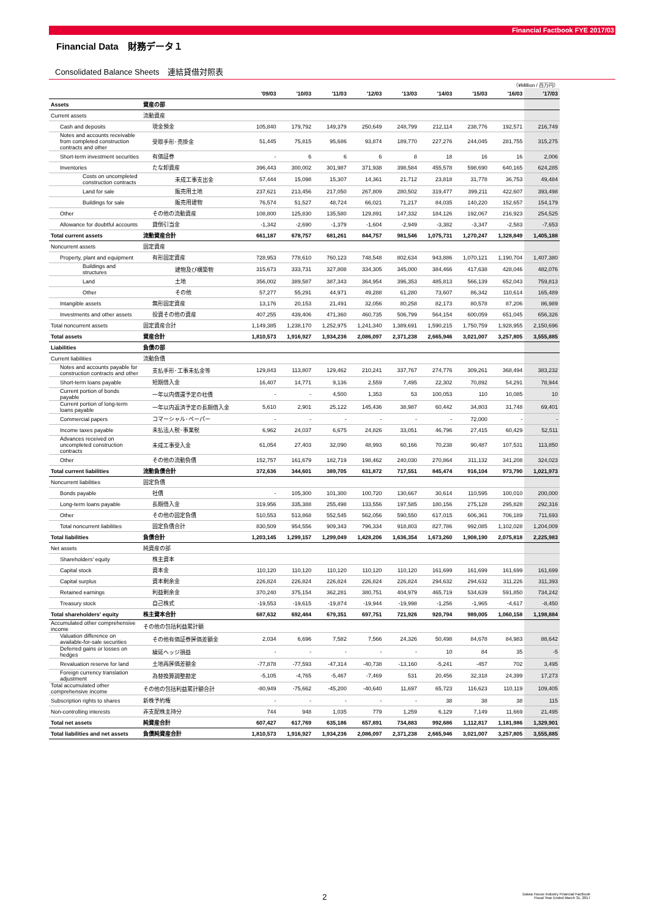Financial Factbook FYE 2017/03
Financial Data　財務データ１
Consolidated Balance Sheets　連結貸借対照表
（¥Million / 百万円）
| | | '09/03 | '10/03 | '11/03 | '12/03 | '13/03 | '14/03 | '15/03 | '16/03 | '17/03 |
| --- | --- | --- | --- | --- | --- | --- | --- | --- | --- | --- |
| Assets | 資産の部 | | | | | | | | | |
| Current assets | 流動資産 | | | | | | | | | |
| Cash and deposits | 現金預金 | 105,840 | 179,792 | 149,379 | 250,649 | 248,799 | 212,114 | 238,776 | 192,571 | 216,749 |
| Notes and accounts receivable from completed construction contracts and other | 受取手形･売掛金 | 51,445 | 75,815 | 95,686 | 93,874 | 189,770 | 227,276 | 244,045 | 281,755 | 315,275 |
| Short-term investment securities | 有価証券 | - | 6 | 6 | 6 | 8 | 18 | 16 | 16 | 2,006 |
| Inventories | たな卸資産 | 396,443 | 300,002 | 301,987 | 371,938 | 398,584 | 455,578 | 598,690 | 640,165 | 624,285 |
| Costs on uncompleted construction contracts | 未成工事支出金 | 57,444 | 15,098 | 15,307 | 14,361 | 21,712 | 23,818 | 31,778 | 36,753 | 49,484 |
| Land for sale | 販売用土地 | 237,621 | 213,456 | 217,050 | 267,809 | 280,502 | 319,477 | 399,211 | 422,607 | 393,498 |
| Buildings for sale | 販売用建物 | 76,574 | 51,527 | 48,724 | 66,021 | 71,217 | 84,035 | 140,220 | 152,657 | 154,179 |
| Other | その他の流動資産 | 108,800 | 125,830 | 135,580 | 129,891 | 147,332 | 184,126 | 192,067 | 216,923 | 254,525 |
| Allowance for doubtful accounts | 貸倒引当金 | -1,342 | -2,690 | -1,379 | -1,604 | -2,949 | -3,382 | -3,347 | -2,583 | -7,653 |
| Total current assets | 流動資産合計 | 661,187 | 678,757 | 681,261 | 844,757 | 981,546 | 1,075,731 | 1,270,247 | 1,328,849 | 1,405,188 |
| Noncurrent assets | 固定資産 | | | | | | | | | |
| Property, plant and equipment | 有形固定資産 | 728,953 | 778,610 | 760,123 | 748,548 | 802,634 | 943,886 | 1,070,121 | 1,190,704 | 1,407,380 |
| Buildings and structures | 建物及び構築物 | 315,673 | 333,731 | 327,808 | 334,305 | 345,000 | 384,466 | 417,638 | 428,046 | 482,076 |
| Land | 土地 | 356,002 | 389,587 | 387,343 | 364,954 | 396,353 | 485,813 | 566,139 | 652,043 | 759,813 |
| Other | その他 | 57,277 | 55,291 | 44,971 | 49,288 | 61,280 | 73,607 | 86,342 | 110,614 | 165,489 |
| Intangible assets | 無形固定資産 | 13,176 | 20,153 | 21,491 | 32,056 | 80,258 | 82,173 | 80,578 | 87,206 | 86,989 |
| Investments and other assets | 投資その他の資産 | 407,255 | 439,406 | 471,360 | 460,735 | 506,799 | 564,154 | 600,059 | 651,045 | 656,326 |
| Total noncurrent assets | 固定資産合計 | 1,149,385 | 1,238,170 | 1,252,975 | 1,241,340 | 1,389,691 | 1,590,215 | 1,750,759 | 1,928,955 | 2,150,696 |
| Total assets | 資産合計 | 1,810,573 | 1,916,927 | 1,934,236 | 2,086,097 | 2,371,238 | 2,665,946 | 3,021,007 | 3,257,805 | 3,555,885 |
| Liabilities | 負債の部 | | | | | | | | | |
| Current liabilities | 流動負債 | | | | | | | | | |
| Notes and accounts payable for construction contracts and other | 支払手形･工事未払金等 | 129,843 | 113,807 | 129,462 | 210,241 | 337,767 | 274,776 | 309,261 | 368,494 | 383,232 |
| Short-term loans payable | 短期借入金 | 16,407 | 14,771 | 9,136 | 2,559 | 7,495 | 22,302 | 70,892 | 54,291 | 78,944 |
| Current portion of bonds payable | 一年以内償還予定の社債 | - | - | 4,500 | 1,353 | 53 | 100,053 | 110 | 10,085 | 10 |
| Current portion of long-term loans payable | 一年以内返済予定の長期借入金 | 5,610 | 2,901 | 25,122 | 145,436 | 38,987 | 60,442 | 34,803 | 31,748 | 69,401 |
| Commercial papers | コマーシャル･ペーパー | - | - | - | - | - | - | 72,000 | - | - |
| Income taxes payable | 未払法人税･事業税 | 6,962 | 24,037 | 6,675 | 24,826 | 33,051 | 46,796 | 27,415 | 60,429 | 52,511 |
| Advances received on uncompleted construction contracts | 未成工事受入金 | 61,054 | 27,403 | 32,090 | 48,993 | 60,166 | 70,238 | 90,487 | 107,531 | 113,850 |
| Other | その他の流動負債 | 152,757 | 161,679 | 182,719 | 198,462 | 240,030 | 270,864 | 311,132 | 341,208 | 324,023 |
| Total current liabilities | 流動負債合計 | 372,636 | 344,601 | 389,705 | 631,872 | 717,551 | 845,474 | 916,104 | 973,790 | 1,021,973 |
| Noncurrent liabilities | 固定負債 | | | | | | | | | |
| Bonds payable | 社債 | - | 105,300 | 101,300 | 100,720 | 130,667 | 30,614 | 110,595 | 100,010 | 200,000 |
| Long-term loans payable | 長期借入金 | 319,956 | 335,388 | 255,498 | 133,556 | 197,585 | 180,156 | 275,128 | 295,828 | 292,316 |
| Other | その他の固定負債 | 510,553 | 513,868 | 552,545 | 562,056 | 590,550 | 617,015 | 606,361 | 706,189 | 711,693 |
| Total noncurrent liabilities | 固定負債合計 | 830,509 | 954,556 | 909,343 | 796,334 | 918,803 | 827,786 | 992,085 | 1,102,028 | 1,204,009 |
| Total liabilities | 負債合計 | 1,203,145 | 1,299,157 | 1,299,049 | 1,428,206 | 1,636,354 | 1,673,260 | 1,908,190 | 2,075,818 | 2,225,983 |
| Net assets | 純資産の部 | | | | | | | | | |
| Shareholders' equity | 株主資本 | | | | | | | | | |
| Capital stock | 資本金 | 110,120 | 110,120 | 110,120 | 110,120 | 110,120 | 161,699 | 161,699 | 161,699 | 161,699 |
| Capital surplus | 資本剰余金 | 226,824 | 226,824 | 226,824 | 226,824 | 226,824 | 294,632 | 294,632 | 311,226 | 311,393 |
| Retained earnings | 利益剰余金 | 370,240 | 375,154 | 362,281 | 380,751 | 404,979 | 465,719 | 534,639 | 591,850 | 734,242 |
| Treasury stock | 自己株式 | -19,553 | -19,615 | -19,874 | -19,944 | -19,998 | -1,256 | -1,965 | -4,617 | -8,450 |
| Total shareholders' equity | 株主資本合計 | 687,632 | 692,484 | 679,351 | 697,751 | 721,926 | 920,794 | 989,005 | 1,060,158 | 1,198,884 |
| Accumulated other comprehensive income | その他の包括利益累計額 | | | | | | | | | |
| Valuation difference on available-for-sale securities | その他有価証券評価差額金 | 2,034 | 6,696 | 7,582 | 7,566 | 24,326 | 50,498 | 84,678 | 84,983 | 88,642 |
| Deferred gains or losses on hedges | 繰延ヘッジ損益 | - | - | - | - | - | 10 | 84 | 35 | -5 |
| Revaluation reserve for land | 土地再評価差額金 | -77,878 | -77,593 | -47,314 | -40,738 | -13,160 | -5,241 | -457 | 702 | 3,495 |
| Foreign currency translation adjustment | 為替換算調整勘定 | -5,105 | -4,765 | -5,467 | -7,469 | 531 | 20,456 | 32,318 | 24,399 | 17,273 |
| Total accumulated other comprehensive income | その他の包括利益累計額合計 | -80,949 | -75,662 | -45,200 | -40,640 | 11,697 | 65,723 | 116,623 | 110,119 | 109,405 |
| Subscription rights to shares | 新株予約権 | - | - | - | - | - | 38 | 38 | 38 | 115 |
| Non-controlling interests | 非支配株主持分 | 744 | 948 | 1,035 | 779 | 1,259 | 6,129 | 7,149 | 11,669 | 21,495 |
| Total net assets | 純資産合計 | 607,427 | 617,769 | 635,186 | 657,891 | 734,883 | 992,686 | 1,112,817 | 1,181,986 | 1,329,901 |
| Total liabilities and net assets | 負債純資産合計 | 1,810,573 | 1,916,927 | 1,934,236 | 2,086,097 | 2,371,238 | 2,665,946 | 3,021,007 | 3,257,805 | 3,555,885 |
2
Daiwa House Industry Financial Factbook
Fiscal Year Ended March 31, 2017